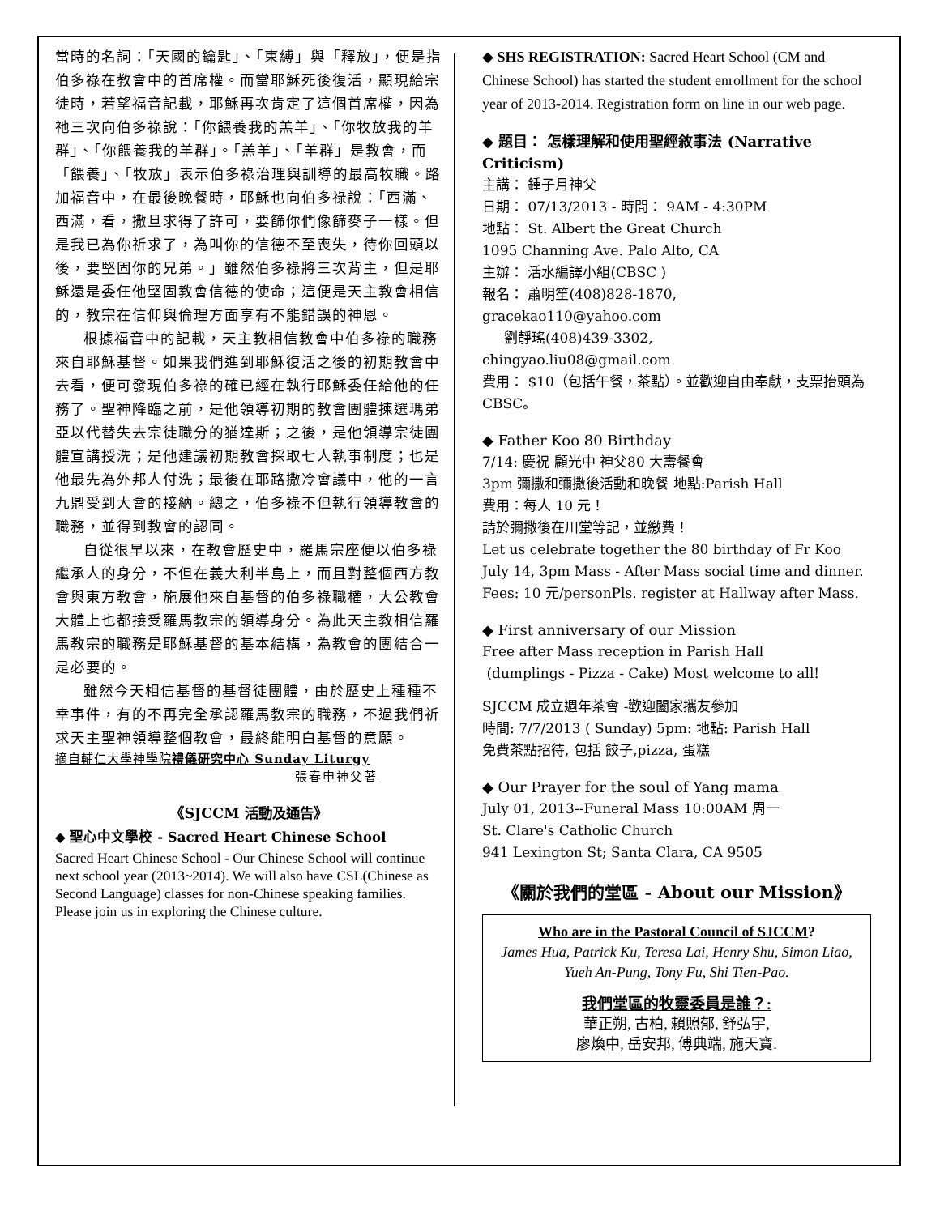當時的名詞：「天國的鑰匙」、「束縛」與「釋放」，便是指伯多祿在教會中的首席權。而當耶穌死後復活，顯現給宗徒時，若望福音記載，耶穌再次肯定了這個首席權，因為祂三次向伯多祿說：「你餵養我的羔羊」、「你牧放我的羊群」、「你餵養我的羊群」。「羔羊」、「羊群」是教會，而「餵養」、「牧放」表示伯多祿治理與訓導的最高牧職。路加福音中，在最後晚餐時，耶穌也向伯多祿說：「西滿、西滿，看，撒旦求得了許可，要篩你們像篩麥子一樣。但是我已為你祈求了，為叫你的信德不至喪失，待你回頭以後，要堅固你的兄弟。」雖然伯多祿將三次背主，但是耶穌還是委任他堅固教會信德的使命；這便是天主教會相信的，教宗在信仰與倫理方面享有不能錯誤的神恩。
根據福音中的記載，天主教相信教會中伯多祿的職務來自耶穌基督。如果我們進到耶穌復活之後的初期教會中去看，便可發現伯多祿的確已經在執行耶穌委任給他的任務了。聖神降臨之前，是他領導初期的教會團體揀選瑪弟亞以代替失去宗徒職分的猶達斯；之後，是他領導宗徒團體宣講授洗；是他建議初期教會採取七人執事制度；也是他最先為外邦人付洗；最後在耶路撒冷會議中，他的一言九鼎受到大會的接納。總之，伯多祿不但執行領導教會的職務，並得到教會的認同。
自從很早以來，在教會歷史中，羅馬宗座便以伯多祿繼承人的身分，不但在義大利半島上，而且對整個西方教會與東方教會，施展他來自基督的伯多祿職權，大公教會大體上也都接受羅馬教宗的領導身分。為此天主教相信羅馬教宗的職務是耶穌基督的基本結構，為教會的團結合一是必要的。
雖然今天相信基督的基督徒團體，由於歷史上種種不幸事件，有的不再完全承認羅馬教宗的職務，不過我們祈求天主聖神領導整個教會，最終能明白基督的意願。
摘自輔仁大學神學院禮儀研究中心 Sunday Liturgy
張春申神父著
《SJCCM 活動及通告》
◆ 聖心中文學校 - Sacred Heart Chinese School
Sacred Heart Chinese School - Our Chinese School will continue next school year (2013~2014). We will also have CSL(Chinese as Second Language) classes for non-Chinese speaking families. Please join us in exploring the Chinese culture.
◆ SHS REGISTRATION: Sacred Heart School (CM and Chinese School) has started the student enrollment for the school year of 2013-2014. Registration form on line in our web page.
◆ 題目： 怎樣理解和使用聖經敘事法 (Narrative Criticism)
主講： 鍾子月神父
日期： 07/13/2013 - 時間： 9AM - 4:30PM
地點： St. Albert the Great Church
1095 Channing Ave. Palo Alto, CA
主辦： 活水編譯小組(CBSC )
報名： 蕭明笙(408)828-1870,
gracekao110@yahoo.com
劉靜瑤(408)439-3302,
chingyao.liu08@gmail.com
費用： $10（包括午餐，茶點）。並歡迎自由奉獻，支票抬頭為 CBSC。
◆ Father Koo 80 Birthday
7/14: 慶祝 顧光中 神父80 大壽餐會
3pm 彌撒和彌撒後活動和晚餐 地點:Parish Hall
費用：每人 10 元！
請於彌撒後在川堂等記，並繳費！
Let us celebrate together the 80 birthday of Fr Koo
July 14, 3pm Mass - After Mass social time and dinner.
Fees: 10 元/personPls. register at Hallway after Mass.
◆ First anniversary of our Mission
Free after Mass reception in Parish Hall
(dumplings - Pizza - Cake) Most welcome to all!
SJCCM 成立週年茶會 -歡迎闔家攜友參加
時間: 7/7/2013 ( Sunday) 5pm: 地點: Parish Hall
免費茶點招待, 包括 餃子,pizza, 蛋糕
◆ Our Prayer for the soul of Yang mama
July 01, 2013--Funeral Mass 10:00AM 周一
St. Clare's Catholic Church
941 Lexington St; Santa Clara, CA 9505
《關於我們的堂區 - About our Mission》
Who are in the Pastoral Council of SJCCM?
James Hua, Patrick Ku, Teresa Lai, Henry Shu, Simon Liao, Yueh An-Pung, Tony Fu, Shi Tien-Pao.
我們堂區的牧靈委員是誰？:
華正朔, 古柏, 賴照郁, 舒弘宇,
廖煥中, 岳安邦, 傅典端, 施天寶.